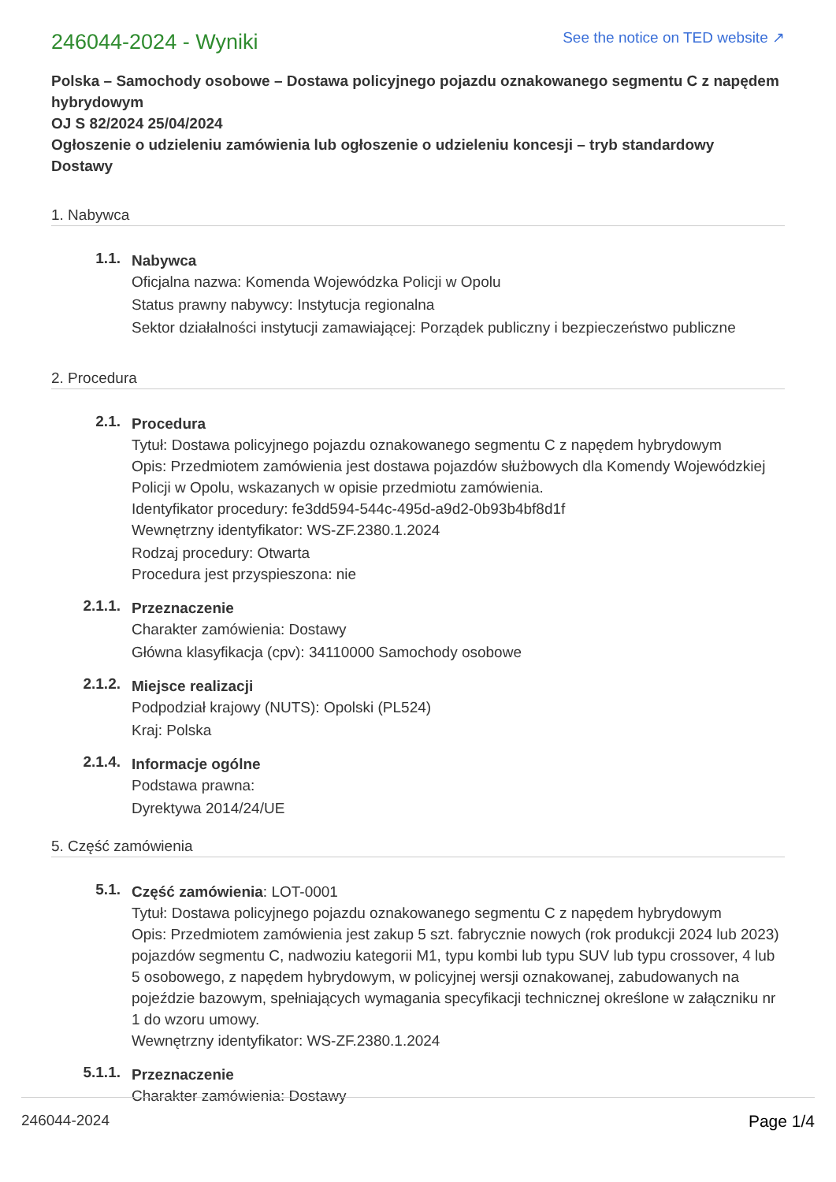246044-2024 - Wyniki
See the notice on TED website ↗
Polska – Samochody osobowe – Dostawa policyjnego pojazdu oznakowanego segmentu C z napędem hybrydowym
OJ S 82/2024 25/04/2024
Ogłoszenie o udzieleniu zamówienia lub ogłoszenie o udzieleniu koncesji – tryb standardowy
Dostawy
1. Nabywca
1.1.
Nabywca
Oficjalna nazwa: Komenda Wojewódzka Policji w Opolu
Status prawny nabywcy: Instytucja regionalna
Sektor działalności instytucji zamawiającej: Porządek publiczny i bezpieczeństwo publiczne
2. Procedura
2.1.
Procedura
Tytuł: Dostawa policyjnego pojazdu oznakowanego segmentu C z napędem hybrydowym
Opis: Przedmiotem zamówienia jest dostawa pojazdów służbowych dla Komendy Wojewódzkiej Policji w Opolu, wskazanych w opisie przedmiotu zamówienia.
Identyfikator procedury: fe3dd594-544c-495d-a9d2-0b93b4bf8d1f
Wewnętrzny identyfikator: WS-ZF.2380.1.2024
Rodzaj procedury: Otwarta
Procedura jest przyspieszona: nie
2.1.1.
Przeznaczenie
Charakter zamówienia: Dostawy
Główna klasyfikacja (cpv): 34110000 Samochody osobowe
2.1.2.
Miejsce realizacji
Podpodział krajowy (NUTS): Opolski (PL524)
Kraj: Polska
2.1.4.
Informacje ogólne
Podstawa prawna:
Dyrektywa 2014/24/UE
5. Część zamówienia
5.1.
Część zamówienia: LOT-0001
Tytuł: Dostawa policyjnego pojazdu oznakowanego segmentu C z napędem hybrydowym
Opis: Przedmiotem zamówienia jest zakup 5 szt. fabrycznie nowych (rok produkcji 2024 lub 2023) pojazdów segmentu C, nadwoziu kategorii M1, typu kombi lub typu SUV lub typu crossover, 4 lub 5 osobowego, z napędem hybrydowym, w policyjnej wersji oznakowanej, zabudowanych na pojeździe bazowym, spełniających wymagania specyfikacji technicznej określone w załączniku nr 1 do wzoru umowy.
Wewnętrzny identyfikator: WS-ZF.2380.1.2024
5.1.1.
Przeznaczenie
Charakter zamówienia: Dostawy
246044-2024 Page 1/4